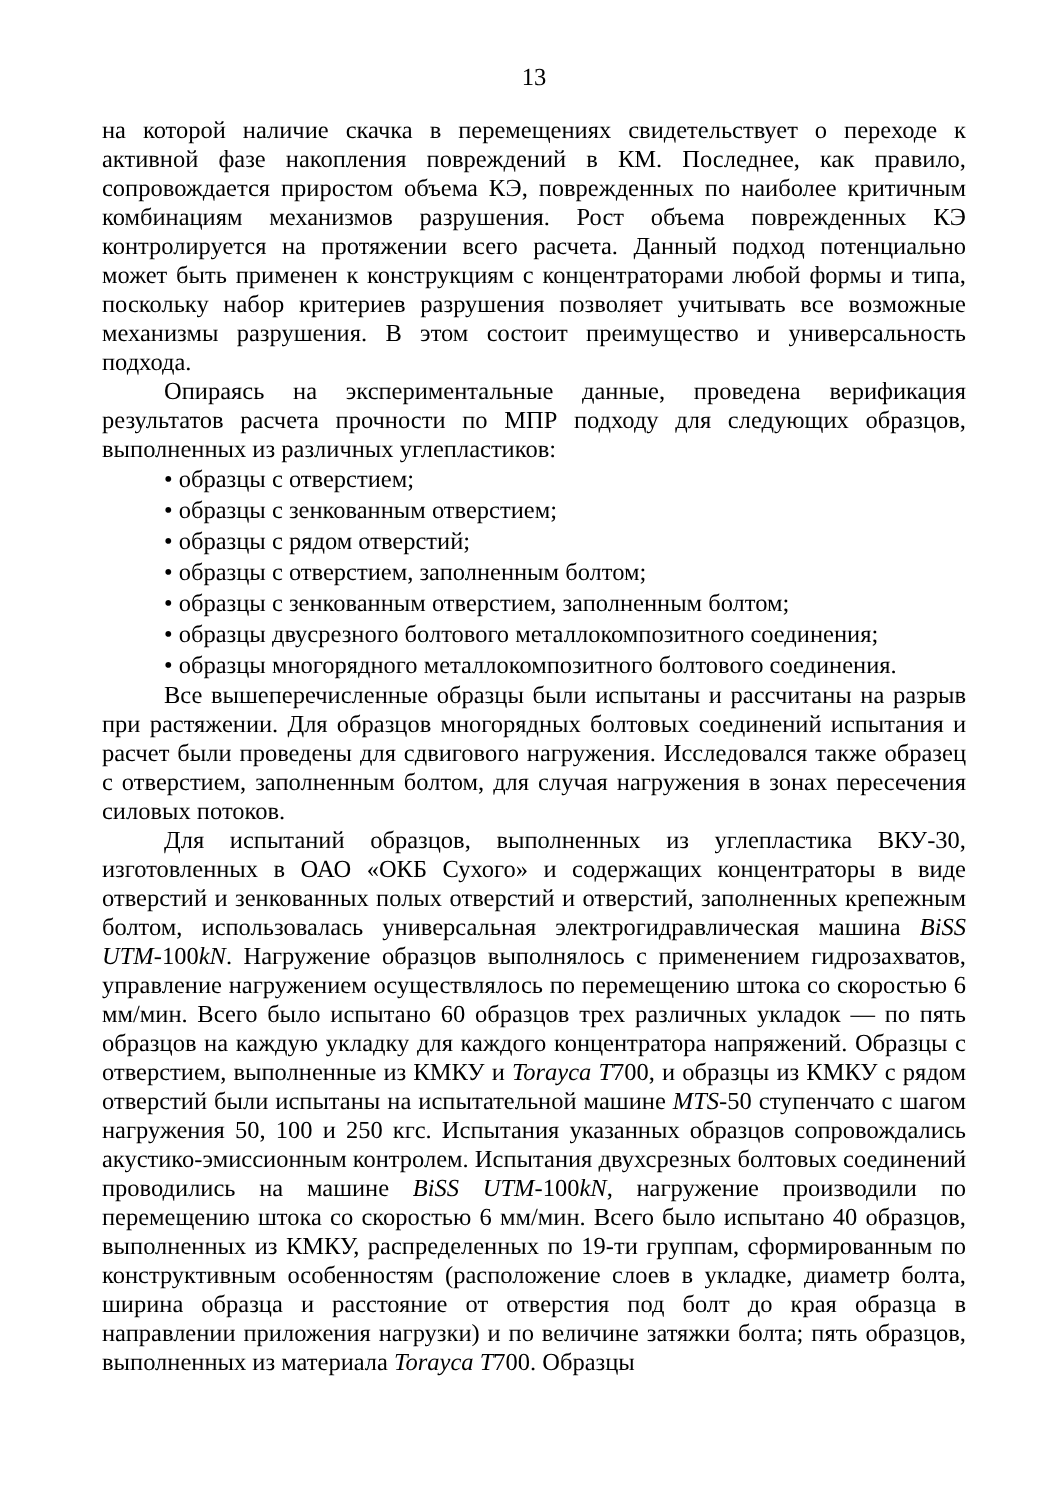13
на которой наличие скачка в перемещениях свидетельствует о переходе к активной фазе накопления повреждений в КМ. Последнее, как правило, сопровождается приростом объема КЭ, поврежденных по наиболее критичным комбинациям механизмов разрушения. Рост объема поврежденных КЭ контролируется на протяжении всего расчета. Данный подход потенциально может быть применен к конструкциям с концентраторами любой формы и типа, поскольку набор критериев разрушения позволяет учитывать все возможные механизмы разрушения. В этом состоит преимущество и универсальность подхода.
Опираясь на экспериментальные данные, проведена верификация результатов расчета прочности по МПР подходу для следующих образцов, выполненных из различных углепластиков:
• образцы с отверстием;
• образцы с зенкованным отверстием;
• образцы с рядом отверстий;
• образцы с отверстием, заполненным болтом;
• образцы с зенкованным отверстием, заполненным болтом;
• образцы двусрезного болтового металлокомпозитного соединения;
• образцы многорядного металлокомпозитного болтового соединения.
Все вышеперечисленные образцы были испытаны и рассчитаны на разрыв при растяжении. Для образцов многорядных болтовых соединений испытания и расчет были проведены для сдвигового нагружения. Исследовался также образец с отверстием, заполненным болтом, для случая нагружения в зонах пересечения силовых потоков.
Для испытаний образцов, выполненных из углепластика ВКУ-30, изготовленных в ОАО «ОКБ Сухого» и содержащих концентраторы в виде отверстий и зенкованных полых отверстий и отверстий, заполненных крепежным болтом, использовалась универсальная электрогидравлическая машина BiSS UTM-100kN. Нагружение образцов выполнялось с применением гидрозахватов, управление нагружением осуществлялось по перемещению штока со скоростью 6 мм/мин. Всего было испытано 60 образцов трех различных укладок — по пять образцов на каждую укладку для каждого концентратора напряжений. Образцы с отверстием, выполненные из КМКУ и Torayca T700, и образцы из КМКУ с рядом отверстий были испытаны на испытательной машине MTS-50 ступенчато с шагом нагружения 50, 100 и 250 кгс. Испытания указанных образцов сопровождались акустико-эмиссионным контролем. Испытания двухсрезных болтовых соединений проводились на машине BiSS UTM-100kN, нагружение производили по перемещению штока со скоростью 6 мм/мин. Всего было испытано 40 образцов, выполненных из КМКУ, распределенных по 19-ти группам, сформированным по конструктивным особенностям (расположение слоев в укладке, диаметр болта, ширина образца и расстояние от отверстия под болт до края образца в направлении приложения нагрузки) и по величине затяжки болта; пять образцов, выполненных из материала Torayca T700. Образцы